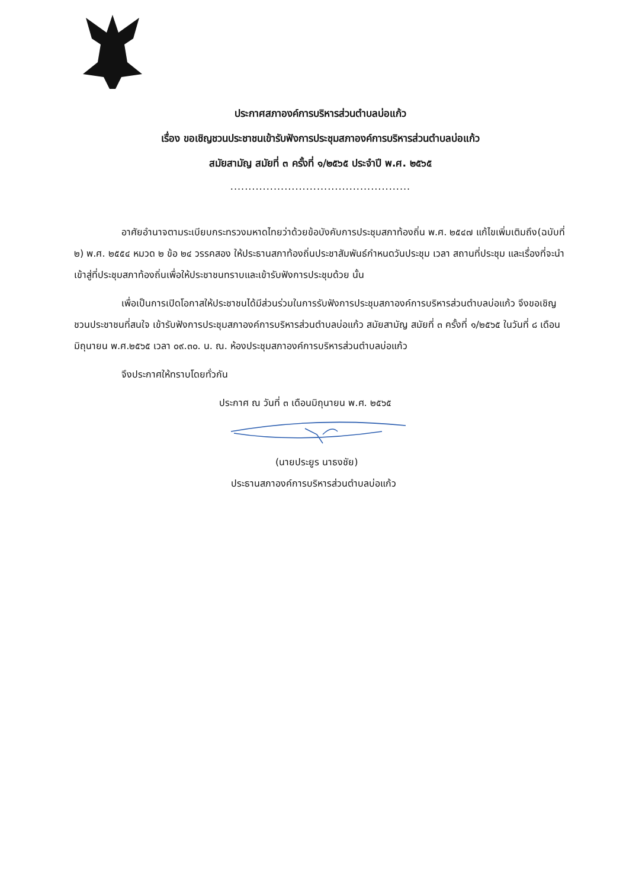ประกาศสภาองค์การบริหารส่วนตำบลบ่อแก้ว
เรื่อง ขอเชิญชวนประชาชนเข้ารับฟังการประชุมสภาองค์การบริหารส่วนตำบลบ่อแก้ว
สมัยสามัญ สมัยที่ ๓ ครั้งที่ ๑/๒๕๖๕ ประจำปี พ.ศ. ๒๕๖๕
..................................................
อาศัยอำนาจตามระเบียบกระทรวงมหาดไทยว่าด้วยข้อบังคับการประชุมสภาท้องถิ่น พ.ศ. ๒๕๔๗ แก้ไขเพิ่มเติมถึง(ฉบับที่ ๒) พ.ศ. ๒๕๕๔ หมวด ๒ ข้อ ๒๔ วรรคสอง ให้ประธานสภาท้องถิ่นประชาสัมพันธ์กำหนดวันประชุม เวลา สถานที่ประชุม และเรื่องที่จะนำเข้าสู่ที่ประชุมสภาท้องถิ่นเพื่อให้ประชาชนทราบและเข้ารับฟังการประชุมด้วย นั้น
เพื่อเป็นการเปิดโอกาสให้ประชาชนได้มีส่วนร่วมในการรับฟังการประชุมสภาองค์การบริหารส่วนตำบลบ่อแก้ว จึงขอเชิญชวนประชาชนที่สนใจ เข้ารับฟังการประชุมสภาองค์การบริหารส่วนตำบลบ่อแก้ว สมัยสามัญ สมัยที่ ๓ ครั้งที่ ๑/๒๕๖๕ ในวันที่ ๘ เดือนมิถุนายน พ.ศ.๒๕๖๕ เวลา ๐๙.๓๐. น. ณ. ห้องประชุมสภาองค์การบริหารส่วนตำบลบ่อแก้ว
จึงประกาศให้ทราบโดยทั่วกัน
ประกาศ ณ วันที่ ๓ เดือนมิถุนายน พ.ศ. ๒๕๖๕
(นายประยูร นาธงชัย)
ประธานสภาองค์การบริหารส่วนตำบลบ่อแก้ว